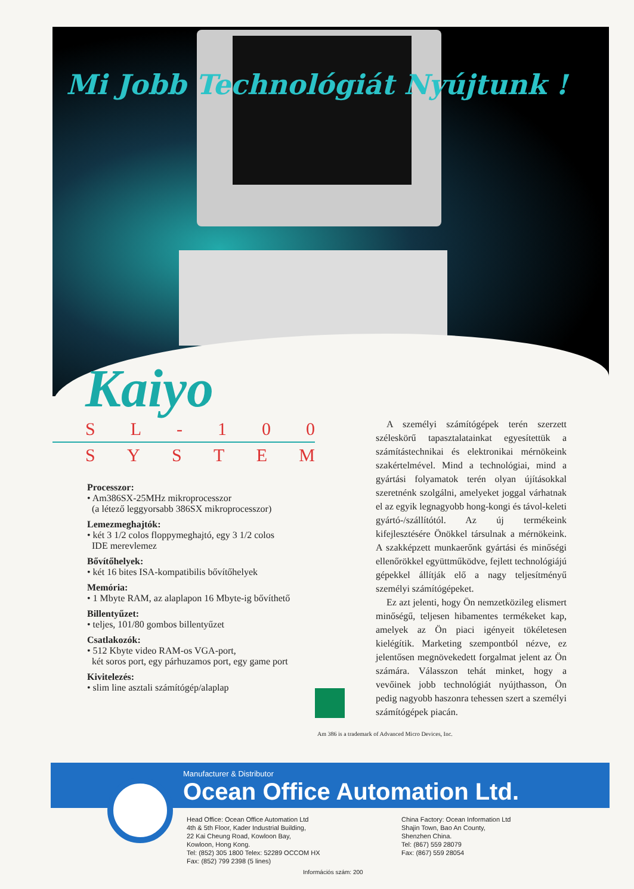Mi Jobb Technológiát Nyújtunk !
Kaiyo
SL - 100
SYSTEM
Processzor:
• Am386SX-25MHz mikroprocesszor
(a létező leggyorsabb 386SX mikroprocesszor)
Lemezmeghajtók:
• két 3 1/2 colos floppymeghajtó, egy 3 1/2 colos
IDE merevlemez
Bővítőhelyek:
• két 16 bites ISA-kompatibilis bővítőhelyek
Memória:
• 1 Mbyte RAM, az alaplapon 16 Mbyte-ig bővíthető
Billentyűzet:
• teljes, 101/80 gombos billentyűzet
Csatlakozók:
• 512 Kbyte video RAM-os VGA-port,
két soros port, egy párhuzamos port, egy game port
Kivitelezés:
• slim line asztali számítógép/alaplap
A személyi számítógépek terén szerzett széleskörű tapasztalatainkat egyesítettük a számítástechnikai és elektronikai mérnökeink szakértelmével. Mind a technológiai, mind a gyártási folyamatok terén olyan újításokkal szeretnénk szolgálni, amelyeket joggal várhatnak el az egyik legnagyobb hong-kongi és távol-keleti gyártó-/szállítótól. Az új termékeink kifejlesztésére Önökkel társulnak a mérnökeink. A szakképzett munkaerőnk gyártási és minőségi ellenőrökkel együttműködve, fejlett technológiájú gépekkel állítják elő a nagy teljesítményű személyi számítógépeket.
Ez azt jelenti, hogy Ön nemzetközileg elismert minőségű, teljesen hibamentes termékeket kap, amelyek az Ön piaci igényeit tökéletesen kielégítik. Marketing szempontból nézve, ez jelentősen megnövekedett forgalmat jelent az Ön számára. Válasszon tehát minket, hogy a vevőinek jobb technológiát nyújthasson, Ön pedig nagyobb haszonra tehessen szert a személyi számítógépek piacán.
Am 386 is a trademark of Advanced Micro Devices, Inc.
Manufacturer & Distributor
Ocean Office Automation Ltd.
Head Office: Ocean Office Automation Ltd
4th & 5th Floor, Kader Industrial Building,
22 Kai Cheung Road, Kowloon Bay,
Kowloon, Hong Kong.
Tel: (852) 305 1800 Telex: 52289 OCCOM HX
Fax: (852) 799 2398 (5 lines)
China Factory: Ocean Information Ltd
Shajin Town, Bao An County,
Shenzhen China.
Tel: (867) 559 28079
Fax: (867) 559 28054
Információs szám: 200